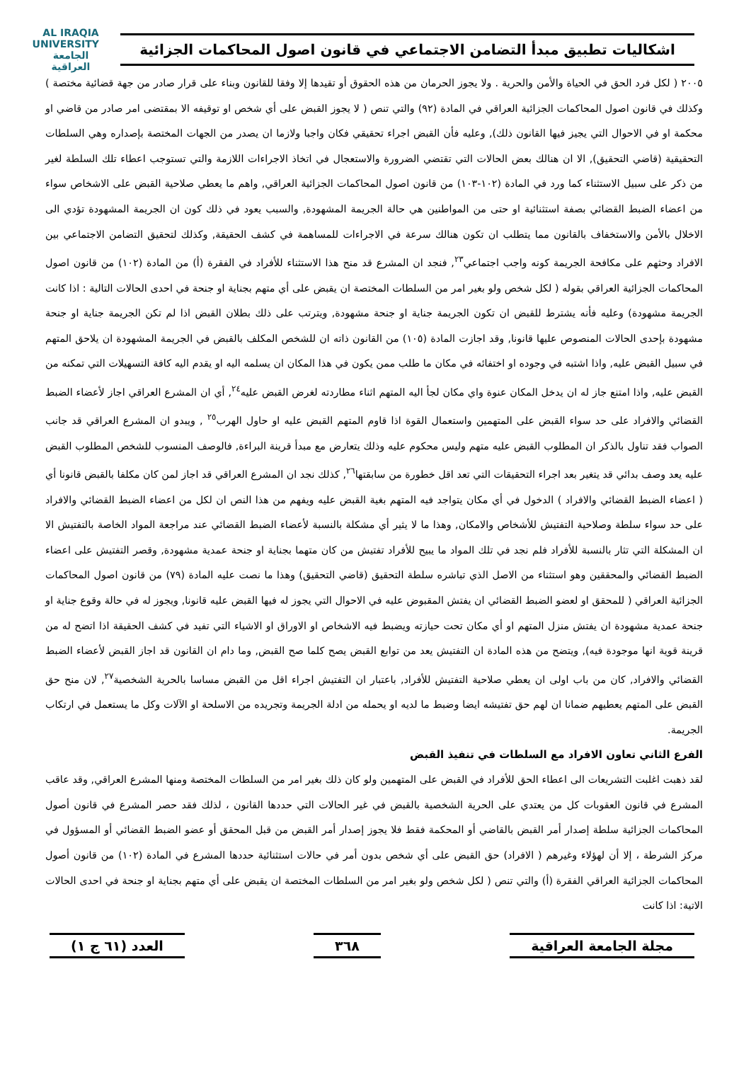اشكاليات تطبيق مبدأ التضامن الاجتماعي في قانون اصول المحاكمات الجزائية
AL IRAQIA UNIVERSITY
الجامعة
العراقية
٢٠٠٥ ( لكل فرد الحق في الحياة والأمن والحرية . ولا يجوز الحرمان من هذه الحقوق أو تقيدها إلا وفقا للقانون وبناء على قرار صادر من جهة قضائية مختصة ) وكذلك في قانون اصول المحاكمات الجزائية العراقي في المادة (٩٢) والتي تنص ( لا يجوز القبض على أي شخص او توقيفه الا بمقتضى امر صادر من قاضي او محكمة او في الاحوال التي يجيز فيها القانون ذلك), وعليه فأن القبض اجراء تحقيقي فكان واجبا ولازما ان يصدر من الجهات المختصة بإصداره وهي السلطات التحقيقية (قاضي التحقيق), الا ان هنالك بعض الحالات التي تقتضي الضرورة والاستعجال في اتخاذ الاجراءات اللازمة والتي تستوجب اعطاء تلك السلطة لغير من ذكر على سبيل الاستثناء كما ورد في المادة (١٠٢-١٠٣) من قانون اصول المحاكمات الجزائية العراقي, واهم ما يعطي صلاحية القبض على الاشخاص سواء من اعضاء الضبط القضائي بصفة استثنائية او حتى من المواطنين هي حالة الجريمة المشهودة, والسبب يعود في ذلك كون ان الجريمة المشهودة تؤدي الى الاخلال بالأمن والاستخفاف بالقانون مما يتطلب ان تكون هنالك سرعة في الاجراءات للمساهمة في كشف الحقيقة, وكذلك لتحقيق التضامن الاجتماعي بين الافراد وحثهم على مكافحة الجريمة كونه واجب اجتماعي<sup>٢٣</sup>, فنجد ان المشرع قد منح هذا الاستثناء للأفراد في الفقرة (أ) من المادة (١٠٢) من قانون اصول المحاكمات الجزائية العراقي بقوله ( لكل شخص ولو بغير امر من السلطات المختصة ان يقبض على أي متهم بجناية او جنحة في احدى الحالات التالية : اذا كانت الجريمة مشهودة) وعليه فأنه يشترط للقبض ان تكون الجريمة جناية او جنحة مشهودة, ويترتب على ذلك بطلان القبض اذا لم تكن الجريمة جناية او جنحة مشهودة بإحدى الحالات المنصوص عليها قانونا, وقد اجازت المادة (١٠٥) من القانون ذاته ان للشخص المكلف بالقبض في الجريمة المشهودة ان يلاحق المتهم في سبيل القبض عليه, واذا اشتبه في وجوده او اختفائه في مكان ما طلب ممن يكون في هذا المكان ان يسلمه اليه او يقدم اليه كافة التسهيلات التي تمكنه من القبض عليه, واذا امتنع جاز له ان يدخل المكان عنوة واي مكان لجأ اليه المتهم اثناء مطاردته لغرض القبض عليه<sup>٢٤</sup>, أي ان المشرع العراقي اجاز لأعضاء الضبط القضائي والافراد على حد سواء القبض على المتهمين واستعمال القوة اذا قاوم المتهم القبض عليه او حاول الهرب<sup>٢٥</sup> , ويبدو ان المشرع العراقي قد جانب الصواب فقد تناول بالذكر ان المطلوب القبض عليه متهم وليس محكوم عليه وذلك يتعارض مع مبدأ قرينة البراءة, فالوصف المنسوب للشخص المطلوب القبض عليه يعد وصف بدائي قد يتغير بعد اجراء التحقيقات التي تعد اقل خطورة من سابقتها<sup>٢٦</sup>, كذلك نجد ان المشرع العراقي قد اجاز لمن كان مكلفا بالقبض قانونا أي ( اعضاء الضبط القضائي والافراد ) الدخول في أي مكان يتواجد فيه المتهم بغية القبض عليه ويفهم من هذا النص ان لكل من اعضاء الضبط القضائي والافراد على حد سواء سلطة وصلاحية التفتيش للأشخاص والامكان, وهذا ما لا يثير أي مشكلة بالنسبة لأعضاء الضبط القضائي عند مراجعة المواد الخاصة بالتفتيش الا ان المشكلة التي تثار بالنسبة للأفراد فلم نجد في تلك المواد ما يبيح للأفراد تفتيش من كان متهما بجناية او جنحة عمدية مشهودة, وقصر التفتيش على اعضاء الضبط القضائي والمحققين وهو استثناء من الاصل الذي تباشره سلطة التحقيق (قاضي التحقيق) وهذا ما نصت عليه المادة (٧٩) من قانون اصول المحاكمات الجزائية العراقي ( للمحقق او لعضو الضبط القضائي ان يفتش المقبوض عليه في الاحوال التي يجوز له فيها القبض عليه قانونا, ويجوز له في حالة وقوع جناية او جنحة عمدية مشهودة ان يفتش منزل المتهم او أي مكان تحت حيازته ويضبط فيه الاشخاص او الاوراق او الاشياء التي تفيد في كشف الحقيقة اذا اتضح له من قرينة قوية انها موجودة فيه), ويتضح من هذه المادة ان التفتيش يعد من توابع القبض يصح كلما صح القبض, وما دام ان القانون قد اجاز القبض لأعضاء الضبط القضائي والافراد, كان من باب اولى ان يعطي صلاحية التفتيش للأفراد, باعتبار ان التفتيش اجراء اقل من القبض مساسا بالحرية الشخصية<sup>٢٧</sup>, لان منح حق القبض على المتهم يعطيهم ضمانا ان لهم حق تفتيشه ايضا وضبط ما لديه او يحمله من ادلة الجريمة وتجريده من الاسلحة او الآلات وكل ما يستعمل في ارتكاب الجريمة.
الفرع الثاني تعاون الافراد مع السلطات في تنفيذ القبض
لقد ذهبت اغلبت التشريعات الى اعطاء الحق للأفراد في القبض على المتهمين ولو كان ذلك بغير امر من السلطات المختصة ومنها المشرع العراقي, وقد عاقب المشرع في قانون العقوبات كل من يعتدي على الحرية الشخصية بالقبض في غير الحالات التي حددها القانون ، لذلك فقد حصر المشرع في قانون أصول المحاكمات الجزائية سلطة إصدار أمر القبض بالقاضي أو المحكمة فقط فلا يجوز إصدار أمر القبض من قبل المحقق أو عضو الضبط القضائي أو المسؤول في مركز الشرطة ، إلا أن لهؤلاء وغيرهم ( الافراد) حق القبض على أي شخص بدون أمر في حالات استثنائية حددها المشرع في المادة (١٠٢) من قانون أصول المحاكمات الجزائية العراقي الفقرة (أ) والتي تنص ( لكل شخص ولو بغير امر من السلطات المختصة ان يقبض على أي متهم بجناية او جنحة في احدى الحالات الاتية: اذا كانت
مجلة الجامعة العراقية ٣٦٨ العدد (٦١ ج ١)